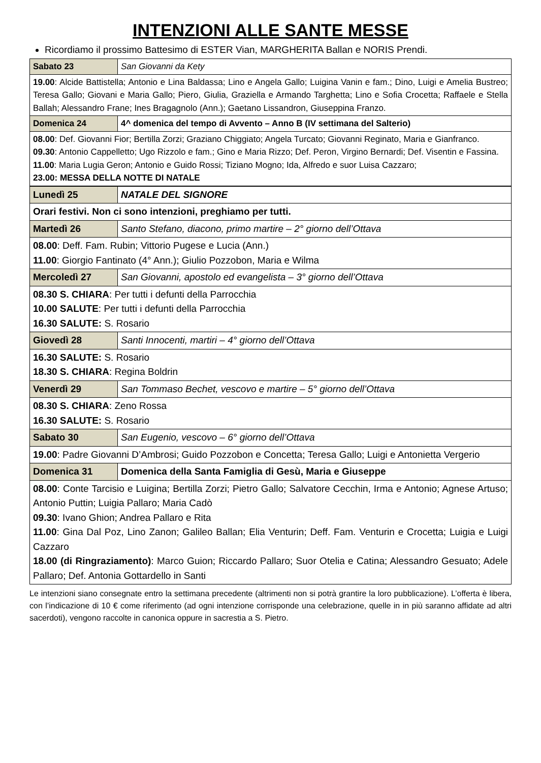INTENZIONI ALLE SANTE MESSE
Ricordiamo il prossimo Battesimo di ESTER Vian, MARGHERITA Ballan e NORIS Prendi.
| Sabato 23 | San Giovanni da Kety |
| 19.00 : Alcide Battistella; Antonio e Lina Baldassa; Lino e Angela Gallo; Luigina Vanin e fam.; Dino, Luigi e Amelia Bustreo; Teresa Gallo; Giovani e Maria Gallo; Piero, Giulia, Graziella e Armando Targhetta; Lino e Sofia Crocetta; Raffaele e Stella Ballah; Alessandro Frane; Ines Bragagnolo (Ann.); Gaetano Lissandron, Giuseppina Franzo. | |
| Domenica 24 | 4^ domenica del tempo di Avvento – Anno B (IV settimana del Salterio) |
| 08.00 : Def. Giovanni Fior; Bertilla Zorzi; Graziano Chiggiato; Angela Turcato; Giovanni Reginato, Maria e Gianfranco. 09.30 : Antonio Cappelletto; Ugo Rizzolo e fam.; Gino e Maria Rizzo; Def. Peron, Virgino Bernardi; Def. Visentin e Fassina. 11.00 : Maria Lugia Geron; Antonio e Guido Rossi; Tiziano Mogno; Ida, Alfredo e suor Luisa Cazzaro; 23.00: MESSA DELLA NOTTE DI NATALE | |
| Lunedì 25 | NATALE DEL SIGNORE |
| Orari festivi. Non ci sono intenzioni, preghiamo per tutti. | |
| Martedì 26 | Santo Stefano, diacono, primo martire – 2° giorno dell’Ottava |
| 08.00 : Deff. Fam. Rubin; Vittorio Pugese e Lucia (Ann.) 11.00 : Giorgio Fantinato (4° Ann.); Giulio Pozzobon, Maria e Wilma | |
| Mercoledì 27 | San Giovanni, apostolo ed evangelista – 3° giorno dell’Ottava |
| 08.30 S. CHIARA : Per tutti i defunti della Parrocchia 10.00 SALUTE : Per tutti i defunti della Parrocchia 16.30 SALUTE: S. Rosario | |
| Giovedì 28 | Santi Innocenti, martiri – 4° giorno dell’Ottava |
| 16.30 SALUTE: S. Rosario 18.30 S. CHIARA : Regina Boldrin | |
| Venerdì 29 | San Tommaso Bechet, vescovo e martire – 5° giorno dell’Ottava |
| 08.30 S. CHIARA : Zeno Rossa 16.30 SALUTE: S. Rosario | |
| Sabato 30 | San Eugenio, vescovo – 6° giorno dell’Ottava |
| 19.00 : Padre Giovanni D’Ambrosi; Guido Pozzobon e Concetta; Teresa Gallo; Luigi e Antonietta Vergerio | |
| Domenica 31 | Domenica della Santa Famiglia di Gesù, Maria e Giuseppe |
| 08.00 : Conte Tarcisio e Luigina; Bertilla Zorzi; Pietro Gallo; Salvatore Cecchin, Irma e Antonio; Agnese Artuso; Antonio Puttin; Luigia Pallaro; Maria Cadò 09.30 : Ivano Ghion; Andrea Pallaro e Rita 11.00 : Gina Dal Poz, Lino Zanon; Galileo Ballan; Elia Venturin; Deff. Fam. Venturin e Crocetta; Luigia e Luigi Cazzaro 18.00 (di Ringraziamento) : Marco Guion; Riccardo Pallaro; Suor Otelia e Catina; Alessandro Gesuato; Adele Pallaro; Def. Antonia Gottardello in Santi | |
Le intenzioni siano consegnate entro la settimana precedente (altrimenti non si potrà grantire la loro pubblicazione). L’offerta è libera, con l’indicazione di 10 € come riferimento (ad ogni intenzione corrisponde una celebrazione, quelle in in più saranno affidate ad altri sacerdoti), vengono raccolte in canonica oppure in sacrestia a S. Pietro.